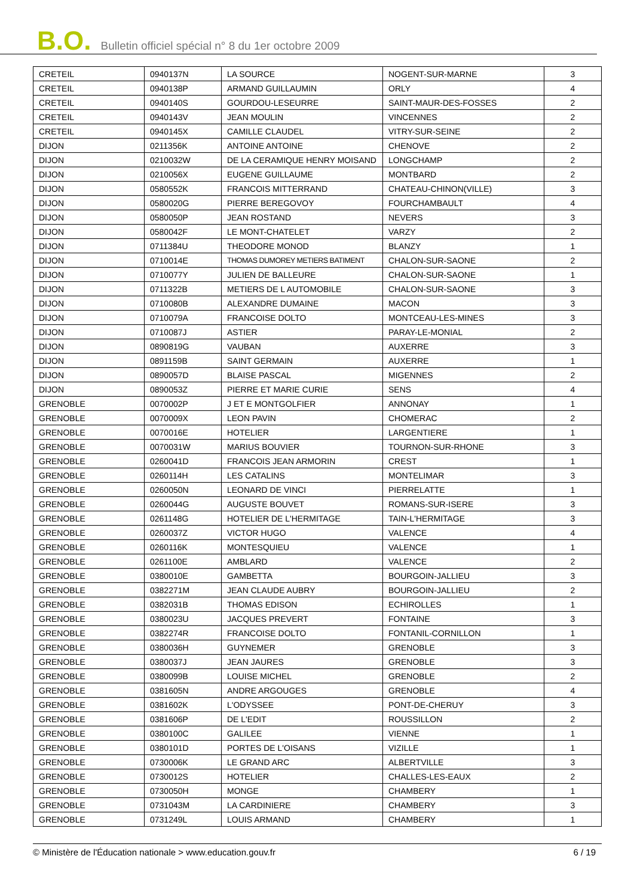B.O. Bulletin officiel spécial n° 8 du 1er octobre 2009
| CRETEIL | 0940137N | LA SOURCE | NOGENT-SUR-MARNE | 3 |
| CRETEIL | 0940138P | ARMAND GUILLAUMIN | ORLY | 4 |
| CRETEIL | 0940140S | GOURDOU-LESEURRE | SAINT-MAUR-DES-FOSSES | 2 |
| CRETEIL | 0940143V | JEAN MOULIN | VINCENNES | 2 |
| CRETEIL | 0940145X | CAMILLE CLAUDEL | VITRY-SUR-SEINE | 2 |
| DIJON | 0211356K | ANTOINE ANTOINE | CHENOVE | 2 |
| DIJON | 0210032W | DE LA CERAMIQUE HENRY MOISAND | LONGCHAMP | 2 |
| DIJON | 0210056X | EUGENE GUILLAUME | MONTBARD | 2 |
| DIJON | 0580552K | FRANCOIS MITTERRAND | CHATEAU-CHINON(VILLE) | 3 |
| DIJON | 0580020G | PIERRE BEREGOVOY | FOURCHAMBAULT | 4 |
| DIJON | 0580050P | JEAN ROSTAND | NEVERS | 3 |
| DIJON | 0580042F | LE MONT-CHATELET | VARZY | 2 |
| DIJON | 0711384U | THEODORE MONOD | BLANZY | 1 |
| DIJON | 0710014E | THOMAS DUMOREY METIERS BATIMENT | CHALON-SUR-SAONE | 2 |
| DIJON | 0710077Y | JULIEN DE BALLEURE | CHALON-SUR-SAONE | 1 |
| DIJON | 0711322B | METIERS DE L AUTOMOBILE | CHALON-SUR-SAONE | 3 |
| DIJON | 0710080B | ALEXANDRE DUMAINE | MACON | 3 |
| DIJON | 0710079A | FRANCOISE DOLTO | MONTCEAU-LES-MINES | 3 |
| DIJON | 0710087J | ASTIER | PARAY-LE-MONIAL | 2 |
| DIJON | 0890819G | VAUBAN | AUXERRE | 3 |
| DIJON | 0891159B | SAINT GERMAIN | AUXERRE | 1 |
| DIJON | 0890057D | BLAISE PASCAL | MIGENNES | 2 |
| DIJON | 0890053Z | PIERRE ET MARIE CURIE | SENS | 4 |
| GRENOBLE | 0070002P | J ET E MONTGOLFIER | ANNONAY | 1 |
| GRENOBLE | 0070009X | LEON PAVIN | CHOMERAC | 2 |
| GRENOBLE | 0070016E | HOTELIER | LARGENTIERE | 1 |
| GRENOBLE | 0070031W | MARIUS BOUVIER | TOURNON-SUR-RHONE | 3 |
| GRENOBLE | 0260041D | FRANCOIS JEAN ARMORIN | CREST | 1 |
| GRENOBLE | 0260114H | LES CATALINS | MONTELIMAR | 3 |
| GRENOBLE | 0260050N | LEONARD DE VINCI | PIERRELATTE | 1 |
| GRENOBLE | 0260044G | AUGUSTE BOUVET | ROMANS-SUR-ISERE | 3 |
| GRENOBLE | 0261148G | HOTELIER DE L'HERMITAGE | TAIN-L'HERMITAGE | 3 |
| GRENOBLE | 0260037Z | VICTOR HUGO | VALENCE | 4 |
| GRENOBLE | 0260116K | MONTESQUIEU | VALENCE | 1 |
| GRENOBLE | 0261100E | AMBLARD | VALENCE | 2 |
| GRENOBLE | 0380010E | GAMBETTA | BOURGOIN-JALLIEU | 3 |
| GRENOBLE | 0382271M | JEAN CLAUDE AUBRY | BOURGOIN-JALLIEU | 2 |
| GRENOBLE | 0382031B | THOMAS EDISON | ECHIROLLES | 1 |
| GRENOBLE | 0380023U | JACQUES PREVERT | FONTAINE | 3 |
| GRENOBLE | 0382274R | FRANCOISE DOLTO | FONTANIL-CORNILLON | 1 |
| GRENOBLE | 0380036H | GUYNEMER | GRENOBLE | 3 |
| GRENOBLE | 0380037J | JEAN JAURES | GRENOBLE | 3 |
| GRENOBLE | 0380099B | LOUISE MICHEL | GRENOBLE | 2 |
| GRENOBLE | 0381605N | ANDRE ARGOUGES | GRENOBLE | 4 |
| GRENOBLE | 0381602K | L'ODYSSEE | PONT-DE-CHERUY | 3 |
| GRENOBLE | 0381606P | DE L'EDIT | ROUSSILLON | 2 |
| GRENOBLE | 0380100C | GALILEE | VIENNE | 1 |
| GRENOBLE | 0380101D | PORTES DE L'OISANS | VIZILLE | 1 |
| GRENOBLE | 0730006K | LE GRAND ARC | ALBERTVILLE | 3 |
| GRENOBLE | 0730012S | HOTELIER | CHALLES-LES-EAUX | 2 |
| GRENOBLE | 0730050H | MONGE | CHAMBERY | 1 |
| GRENOBLE | 0731043M | LA CARDINIERE | CHAMBERY | 3 |
| GRENOBLE | 0731249L | LOUIS ARMAND | CHAMBERY | 1 |
© Ministère de l'Éducation nationale > www.education.gouv.fr 6 / 19